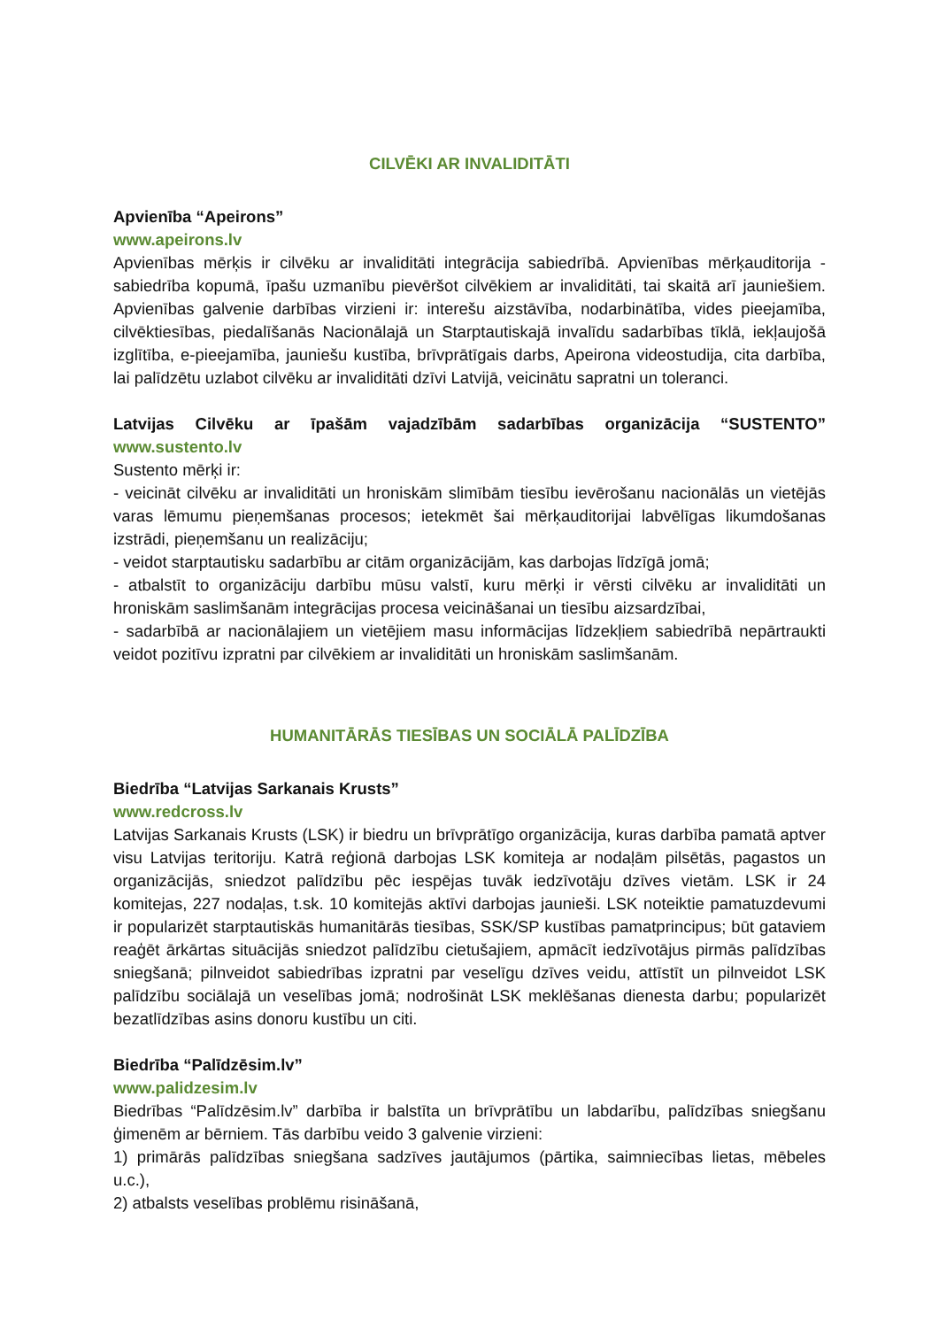CILVĒKI AR INVALIDITĀTI
Apvienība “Apeirons”
www.apeirons.lv
Apvienības mērķis ir cilvēku ar invaliditāti integrācija sabiedrībā. Apvienības mērķauditorija - sabiedrība kopumā, īpašu uzmanību pievēršot cilvēkiem ar invaliditāti, tai skaitā arī jauniešiem. Apvienības galvenie darbības virzieni ir: interešu aizstāvība, nodarbinātība, vides pieejamība, cilvēktiesības, piedalīšanās Nacionālajā un Starptautiskajā invalīdu sadarbības tīklā, iekļaujošā izglītība, e-pieejamība, jauniešu kustība, brīvprātīgais darbs, Apeirona videostudija, cita darbība, lai palīdzētu uzlabot cilvēku ar invaliditāti dzīvi Latvijā, veicinātu sapratni un toleranci.
Latvijas Cilvēku ar īpašām vajadzībām sadarbības organizācija “SUSTENTO”
www.sustento.lv
Sustento mērķi ir:
- veicināt cilvēku ar invaliditāti un hroniskām slimībām tiesību ievērošanu nacionālās un vietējās varas lēmumu pieņemšanas procesos; ietekmēt šai mērķauditorijai labvēlīgas likumdošanas izstrādi, pieņemšanu un realizāciju;
- veidot starptautisku sadarbību ar citām organizācijām, kas darbojas līdzīgā jomā;
- atbalstīt to organizāciju darbību mūsu valstī, kuru mērķi ir vērsti cilvēku ar invaliditāti un hroniskām saslimšanām integrācijas procesa veicināšanai un tiesību aizsardzībai,
- sadarbībā ar nacionālajiem un vietējiem masu informācijas līdzekļiem sabiedrībā nepārtraukti veidot pozitīvu izpratni par cilvēkiem ar invaliditāti un hroniskām saslimšanām.
HUMANITĀRĀS TIESĪBAS UN SOCIĀLĀ PALĪDZĪBA
Biedrība “Latvijas Sarkanais Krusts”
www.redcross.lv
Latvijas Sarkanais Krusts (LSK) ir biedru un brīvprātīgo organizācija, kuras darbība pamatā aptver visu Latvijas teritoriju. Katrā reģionā darbojas LSK komiteja ar nodaļām pilsētās, pagastos un organizācijās, sniedzot palīdzību pēc iespējas tuvāk iedzīvotāju dzīves vietām. LSK ir 24 komitejas, 227 nodaļas, t.sk. 10 komitejās aktīvi darbojas jaunieši. LSK noteiktie pamatuzdevumi ir popularizēt starptautiskās humanitārās tiesības, SSK/SP kustības pamatprincipus; būt gataviem reaģēt ārkārtas situācijās sniedzot palīdzību cietušajiem, apmācīt iedzīvotājus pirmās palīdzības sniegšanā; pilnveidot sabiedrības izpratni par veselīgu dzīves veidu, attīstīt un pilnveidot LSK palīdzību sociālajā un veselības jomā; nodrošināt LSK meklēšanas dienesta darbu; popularizēt bezatlīdzības asins donoru kustību un citi.
Biedrība “Palīdzēsim.lv”
www.palidzesim.lv
Biedrības “Palīdzēsim.lv” darbība ir balstīta un brīvprātību un labdarību, palīdzības sniegšanu ģimenēm ar bērniem. Tās darbību veido 3 galvenie virzieni:
1) primārās palīdzības sniegšana sadzīves jautājumos (pārtika, saimniecības lietas, mēbeles u.c.),
2) atbalsts veselības problēmu risināšanā,